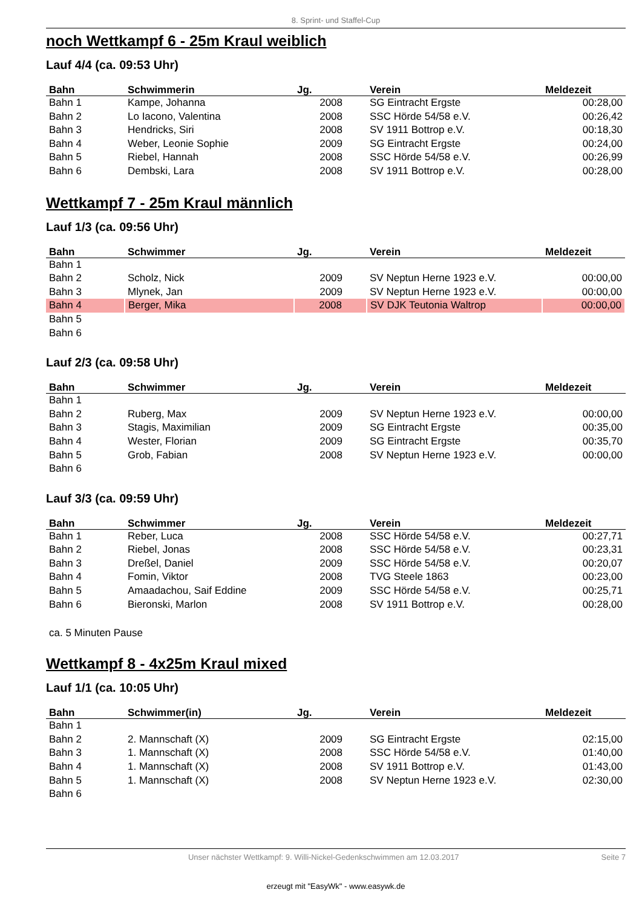8. Sprint- und Staffel-Cup
noch Wettkampf 6 - 25m Kraul weiblich
Lauf 4/4 (ca. 09:53 Uhr)
| Bahn | Schwimmerin | Jg. | Verein | Meldezeit |
| --- | --- | --- | --- | --- |
| Bahn 1 | Kampe, Johanna | 2008 | SG Eintracht Ergste | 00:28,00 |
| Bahn 2 | Lo Iacono, Valentina | 2008 | SSC Hörde 54/58 e.V. | 00:26,42 |
| Bahn 3 | Hendricks, Siri | 2008 | SV 1911 Bottrop e.V. | 00:18,30 |
| Bahn 4 | Weber, Leonie Sophie | 2009 | SG Eintracht Ergste | 00:24,00 |
| Bahn 5 | Riebel, Hannah | 2008 | SSC Hörde 54/58 e.V. | 00:26,99 |
| Bahn 6 | Dembski, Lara | 2008 | SV 1911 Bottrop e.V. | 00:28,00 |
Wettkampf 7 - 25m Kraul männlich
Lauf 1/3 (ca. 09:56 Uhr)
| Bahn | Schwimmer | Jg. | Verein | Meldezeit |
| --- | --- | --- | --- | --- |
| Bahn 1 | | | | |
| Bahn 2 | Scholz, Nick | 2009 | SV Neptun Herne 1923 e.V. | 00:00,00 |
| Bahn 3 | Mlynek, Jan | 2009 | SV Neptun Herne 1923 e.V. | 00:00,00 |
| Bahn 4 | Berger, Mika | 2008 | SV DJK Teutonia Waltrop | 00:00,00 |
| Bahn 5 | | | | |
| Bahn 6 | | | | |
Lauf 2/3 (ca. 09:58 Uhr)
| Bahn | Schwimmer | Jg. | Verein | Meldezeit |
| --- | --- | --- | --- | --- |
| Bahn 1 | | | | |
| Bahn 2 | Ruberg, Max | 2009 | SV Neptun Herne 1923 e.V. | 00:00,00 |
| Bahn 3 | Stagis, Maximilian | 2009 | SG Eintracht Ergste | 00:35,00 |
| Bahn 4 | Wester, Florian | 2009 | SG Eintracht Ergste | 00:35,70 |
| Bahn 5 | Grob, Fabian | 2008 | SV Neptun Herne 1923 e.V. | 00:00,00 |
| Bahn 6 | | | | |
Lauf 3/3 (ca. 09:59 Uhr)
| Bahn | Schwimmer | Jg. | Verein | Meldezeit |
| --- | --- | --- | --- | --- |
| Bahn 1 | Reber, Luca | 2008 | SSC Hörde 54/58 e.V. | 00:27,71 |
| Bahn 2 | Riebel, Jonas | 2008 | SSC Hörde 54/58 e.V. | 00:23,31 |
| Bahn 3 | Dreßel, Daniel | 2009 | SSC Hörde 54/58 e.V. | 00:20,07 |
| Bahn 4 | Fomin, Viktor | 2008 | TVG Steele 1863 | 00:23,00 |
| Bahn 5 | Amaadachou, Saif Eddine | 2009 | SSC Hörde 54/58 e.V. | 00:25,71 |
| Bahn 6 | Bieronski, Marlon | 2008 | SV 1911 Bottrop e.V. | 00:28,00 |
ca. 5 Minuten Pause
Wettkampf 8 - 4x25m Kraul mixed
Lauf 1/1 (ca. 10:05 Uhr)
| Bahn | Schwimmer(in) | Jg. | Verein | Meldezeit |
| --- | --- | --- | --- | --- |
| Bahn 1 | | | | |
| Bahn 2 | 2. Mannschaft (X) | 2009 | SG Eintracht Ergste | 02:15,00 |
| Bahn 3 | 1. Mannschaft (X) | 2008 | SSC Hörde 54/58 e.V. | 01:40,00 |
| Bahn 4 | 1. Mannschaft (X) | 2008 | SV 1911 Bottrop e.V. | 01:43,00 |
| Bahn 5 | 1. Mannschaft (X) | 2008 | SV Neptun Herne 1923 e.V. | 02:30,00 |
| Bahn 6 | | | | |
Unser nächster Wettkampf: 9. Willi-Nickel-Gedenkschwimmen am 12.03.2017 Seite 7
erzeugt mit "EasyWk" - www.easywk.de